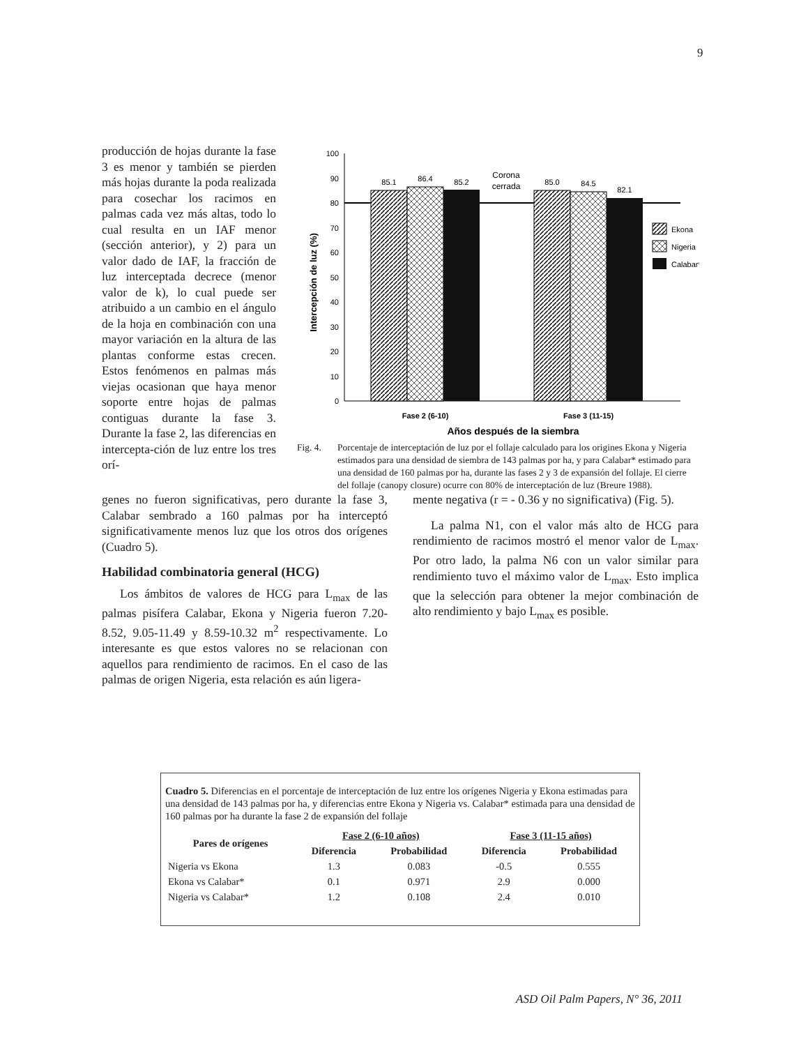9
producción de hojas durante la fase 3 es menor y también se pierden más hojas durante la poda realizada para cosechar los racimos en palmas cada vez más altas, todo lo cual resulta en un IAF menor (sección anterior), y 2) para un valor dado de IAF, la fracción de luz interceptada decrece (menor valor de k), lo cual puede ser atribuido a un cambio en el ángulo de la hoja en combinación con una mayor variación en la altura de las plantas conforme estas crecen. Estos fenómenos en palmas más viejas ocasionan que haya menor soporte entre hojas de palmas contiguas durante la fase 3. Durante la fase 2, las diferencias en intercepta-ción de luz entre los tres orí-
100
90
80
70
60
50
40
30
20
10
0
Intercepción de luz (%)
85.1
86.4
85.2
85.0
84.5
82.1
Corona
cerrada
Fase 2 (6-10)
Fase 3 (11-15)
Años después de la siembra
Ekona
Nigeria
Calabar*
Fig. 4. Porcentaje de interceptación de luz por el follaje calculado para los origines Ekona y Nigeria estimados para una densidad de siembra de 143 palmas por ha, y para Calabar* estimado para una densidad de 160 palmas por ha, durante las fases 2 y 3 de expansión del follaje. El cierre del follaje (canopy closure) ocurre con 80% de interceptación de luz (Breure 1988).
genes no fueron significativas, pero durante la fase 3, Calabar sembrado a 160 palmas por ha interceptó significativamente menos luz que los otros dos orígenes (Cuadro 5).
Habilidad combinatoria general (HCG)
Los ámbitos de valores de HCG para L<sub>max</sub> de las palmas pisífera Calabar, Ekona y Nigeria fueron 7.20-8.52, 9.05-11.49 y 8.59-10.32 m<sup>2</sup> respectivamente. Lo interesante es que estos valores no se relacionan con aquellos para rendimiento de racimos. En el caso de las palmas de origen Nigeria, esta relación es aún ligera-
mente negativa (r = - 0.36 y no significativa) (Fig. 5).
La palma N1, con el valor más alto de HCG para rendimiento de racimos mostró el menor valor de L<sub>max</sub>. Por otro lado, la palma N6 con un valor similar para rendimiento tuvo el máximo valor de L<sub>max</sub>. Esto implica que la selección para obtener la mejor combinación de alto rendimiento y bajo L<sub>max</sub> es posible.
Cuadro 5. Diferencias en el porcentaje de interceptación de luz entre los orígenes Nigeria y Ekona estimadas para una densidad de 143 palmas por ha, y diferencias entre Ekona y Nigeria vs. Calabar* estimada para una densidad de 160 palmas por ha durante la fase 2 de expansión del follaje
| Pares de orígenes | Fase 2 (6-10 años) | | Fase 3 (11-15 años) | |
| --- | --- | --- | --- | --- |
| | Diferencia | Probabilidad | Diferencia | Probabilidad |
| Nigeria vs Ekona | 1.3 | 0.083 | -0.5 | 0.555 |
| Ekona vs Calabar* | 0.1 | 0.971 | 2.9 | 0.000 |
| Nigeria vs Calabar* | 1.2 | 0.108 | 2.4 | 0.010 |
ASD Oil Palm Papers, N° 36, 2011